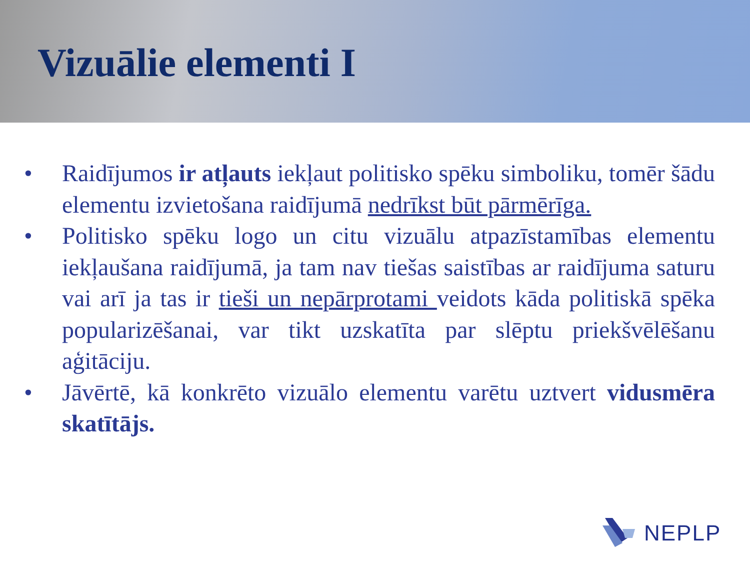Vizuālie elementi I
• Raidījumos ir atļauts iekļaut politisko spēku simboliku, tomēr šādu elementu izvietošana raidījumā nedrīkst būt pārmērīga.
• Politisko spēku logo un citu vizuālu atpazīstamības elementu iekļaušana raidījumā, ja tam nav tiešas saistības ar raidījuma saturu vai arī ja tas ir tieši un nepārprotami veidots kāda politiskā spēka popularizēšanai, var tikt uzskatīta par slēptu priekšvēlēšanu aģitāciju.
• Jāvērtē, kā konkrēto vizuālo elementu varētu uztvert vidusmēra skatītājs.
NEPLP